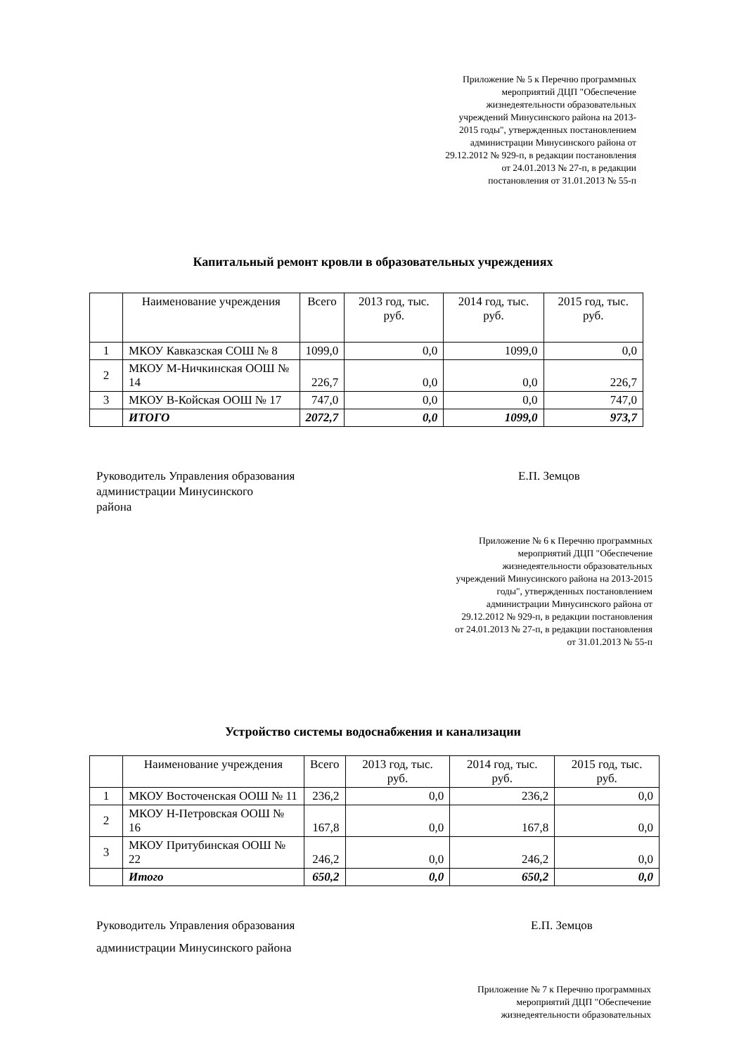Приложение № 5 к Перечню программных
мероприятий ДЦП "Обеспечение
жизнедеятельности образовательных
учреждений Минусинского района на 2013-
2015 годы", утвержденных постановлением
администрации Минусинского района от
29.12.2012 № 929-п, в редакции постановления
от 24.01.2013 № 27-п, в редакции
постановления от 31.01.2013 № 55-п
Капитальный ремонт кровли в образовательных учреждениях
| | Наименование учреждения | Всего | 2013 год, тыс. руб. | 2014 год, тыс. руб. | 2015 год, тыс. руб. |
| 1 | МКОУ Кавказская СОШ № 8 | 1099,0 | 0,0 | 1099,0 | 0,0 |
| 2 | МКОУ М-Ничкинская ООШ № 14 | 226,7 | 0,0 | 0,0 | 226,7 |
| 3 | МКОУ В-Койская ООШ № 17 | 747,0 | 0,0 | 0,0 | 747,0 |
| | ИТОГО | 2072,7 | 0,0 | 1099,0 | 973,7 |
Руководитель Управления образования
администрации Минусинского
района
Е.П. Земцов
Приложение № 6 к Перечню программных
мероприятий ДЦП "Обеспечение
жизнедеятельности образовательных
учреждений Минусинского района на 2013-2015
годы", утвержденных постановлением
администрации Минусинского района от
29.12.2012 № 929-п, в редакции постановления
от 24.01.2013 № 27-п, в редакции постановления
от 31.01.2013 № 55-п
Устройство системы водоснабжения и канализации
| | Наименование учреждения | Всего | 2013 год, тыс. руб. | 2014 год, тыс. руб. | 2015 год, тыс. руб. |
| 1 | МКОУ Восточенская ООШ № 11 | 236,2 | 0,0 | 236,2 | 0,0 |
| 2 | МКОУ Н-Петровская ООШ № 16 | 167,8 | 0,0 | 167,8 | 0,0 |
| 3 | МКОУ Притубинская ООШ № 22 | 246,2 | 0,0 | 246,2 | 0,0 |
| | Итого | 650,2 | 0,0 | 650,2 | 0,0 |
Руководитель Управления образования
администрации Минусинского района
Е.П. Земцов
Приложение № 7 к Перечню программных
мероприятий ДЦП "Обеспечение
жизнедеятельности образовательных